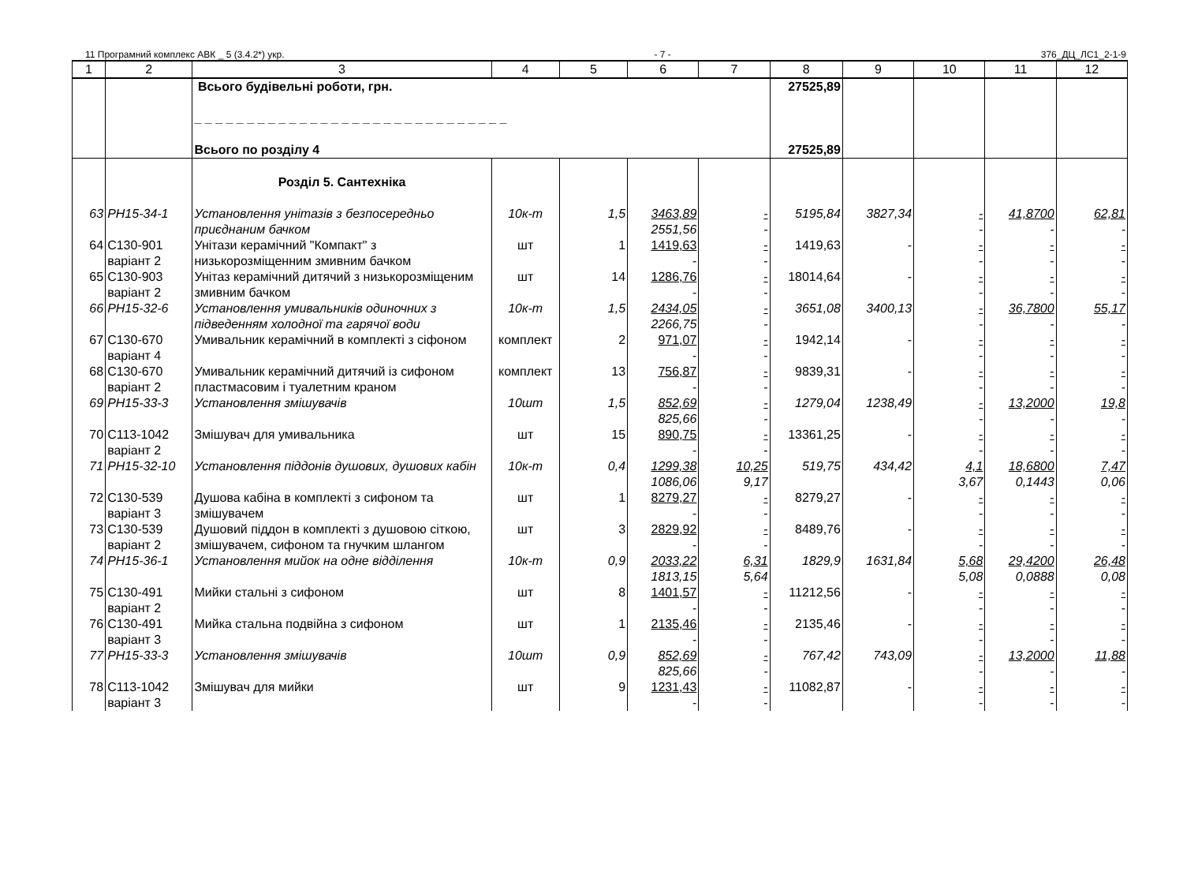11 Програмний комплекс АВК _ 5 (3.4.2*) укр. - 7 - 376_ДЦ_ЛС1_2-1-9
| 1 | 2 | 3 | 4 | 5 | 6 | 7 | 8 | 9 | 10 | 11 | 12 |
| --- | --- | --- | --- | --- | --- | --- | --- | --- | --- | --- | --- |
| | | Всього будівельні роботи, грн. _ _ _ _ _ _ _ _ _ _ _ _ _ _ _ _ _ _ _ _ _ _ _ _ _ _ _ _ _ _ Всього по розділу 4 | | | | | 27525,89 27525,89 | | | | |
| | | Розділ 5. Сантехніка | | | | | | | | | |
| 63 | РН15-34-1 | Установлення унітазів з безпосередньо приєднаним бачком | 10к-т | 1,5 | 3463,89 2551,56 | - - | 5195,84 | 3827,34 | - - | 41,8700 - | 62,81 - |
| 64 | С130-901 варіант 2 | Унітази керамічний "Компакт" з низькорозміщенним змивним бачком | шт | 1 | 1419,63 - | - - | 1419,63 | - | - - | - - | - - |
| 65 | С130-903 варіант 2 | Унітаз керамічний дитячий з низькорозміщеним змивним бачком | шт | 14 | 1286,76 - | - - | 18014,64 | - | - - | - - | - - |
| 66 | РН15-32-6 | Установлення умивальників одиночних з підведенням холодної та гарячої води | 10к-т | 1,5 | 2434,05 2266,75 | - - | 3651,08 | 3400,13 | - - | 36,7800 - | 55,17 - |
| 67 | С130-670 варіант 4 | Умивальник керамічний в комплекті з сіфоном | комплект | 2 | 971,07 - | - - | 1942,14 | - | - - | - - | - - |
| 68 | С130-670 варіант 2 | Умивальник керамічний дитячий із сифоном пластмасовим і туалетним краном | комплект | 13 | 756,87 - | - - | 9839,31 | - | - - | - - | - - |
| 69 | РН15-33-3 | Установлення змішувачів | 10шт | 1,5 | 852,69 825,66 | - - | 1279,04 | 1238,49 | - - | 13,2000 - | 19,8 - |
| 70 | С113-1042 варіант 2 | Змішувач для умивальника | шт | 15 | 890,75 - | - - | 13361,25 | - | - - | - - | - - |
| 71 | РН15-32-10 | Установлення піддонів душових, душових кабін | 10к-т | 0,4 | 1299,38 1086,06 | 10,25 9,17 | 519,75 | 434,42 | 4,1 3,67 | 18,6800 0,1443 | 7,47 0,06 |
| 72 | С130-539 варіант 3 | Душова кабіна в комплекті з сифоном та змішувачем | шт | 1 | 8279,27 - | - - | 8279,27 | - | - - | - - | - - |
| 73 | С130-539 варіант 2 | Душовий піддон в комплекті з душовою сіткою, змішувачем, сифоном та гнучким шлангом | шт | 3 | 2829,92 - | - - | 8489,76 | - | - - | - - | - - |
| 74 | РН15-36-1 | Установлення мийок на одне відділення | 10к-т | 0,9 | 2033,22 1813,15 | 6,31 5,64 | 1829,9 | 1631,84 | 5,68 5,08 | 29,4200 0,0888 | 26,48 0,08 |
| 75 | С130-491 варіант 2 | Мийки стальні з сифоном | шт | 8 | 1401,57 - | - - | 11212,56 | - | - - | - - | - - |
| 76 | С130-491 варіант 3 | Мийка стальна подвійна з сифоном | шт | 1 | 2135,46 - | - - | 2135,46 | - | - - | - - | - - |
| 77 | РН15-33-3 | Установлення змішувачів | 10шт | 0,9 | 852,69 825,66 | - - | 767,42 | 743,09 | - - | 13,2000 - | 11,88 - |
| 78 | С113-1042 варіант 3 | Змішувач для мийки | шт | 9 | 1231,43 - | - - | 11082,87 | - | - - | - - | - - |